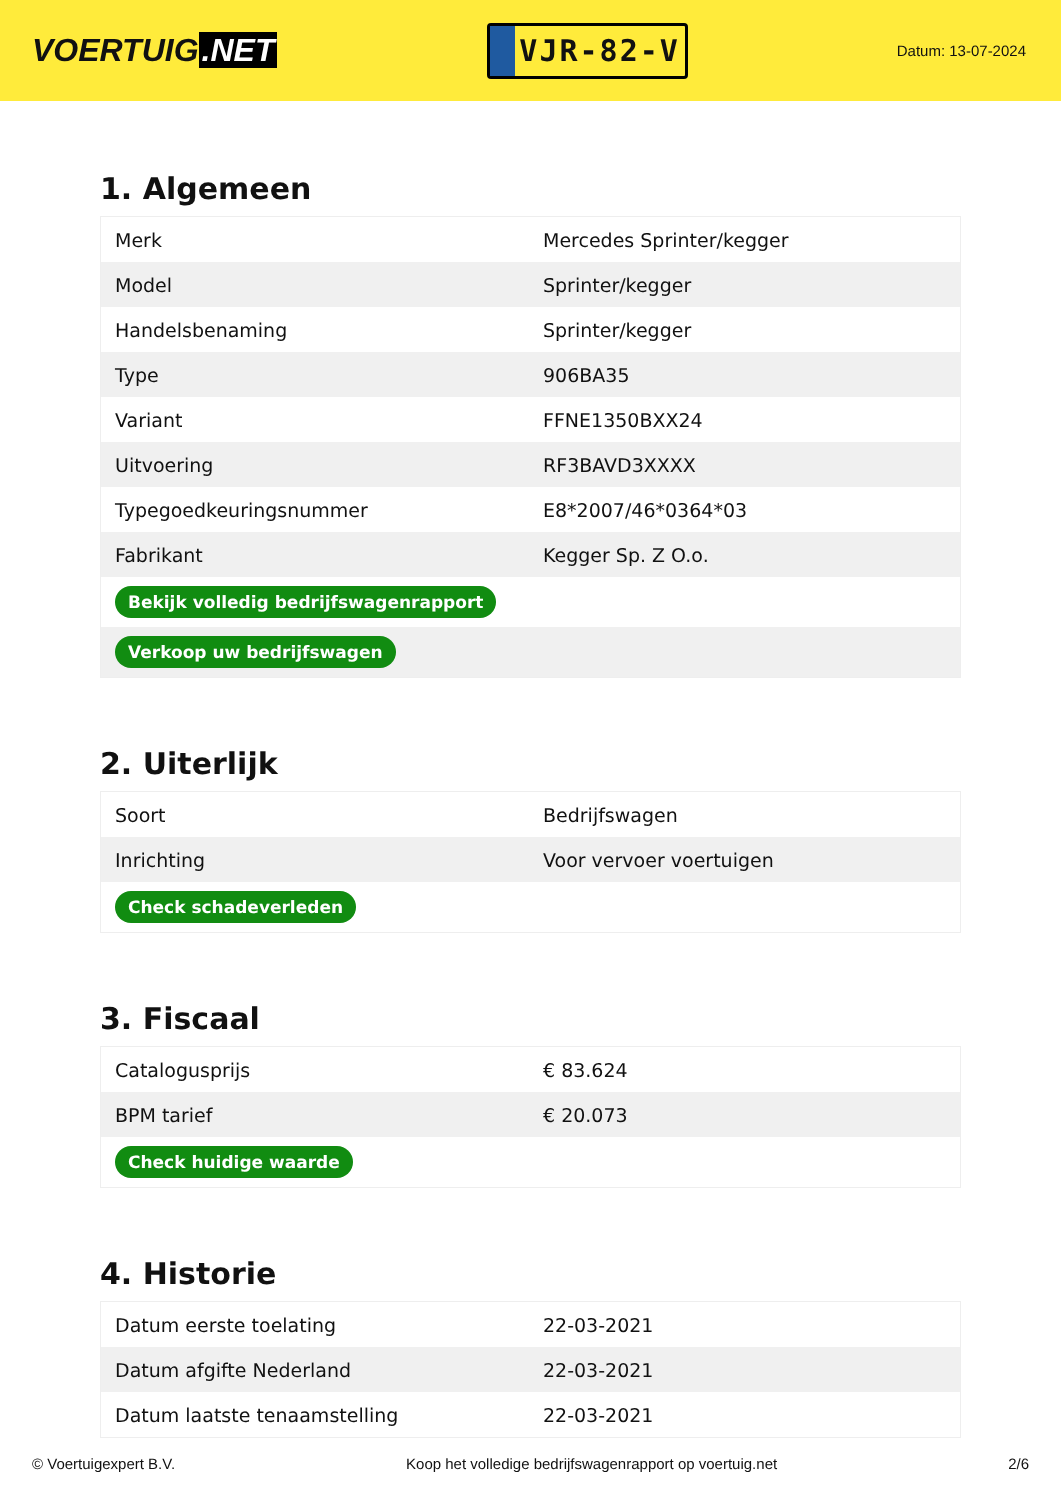VOERTUIG.NET
VJR-82-V
Datum: 13-07-2024
1. Algemeen
| Merk | Mercedes Sprinter/kegger |
| Model | Sprinter/kegger |
| Handelsbenaming | Sprinter/kegger |
| Type | 906BA35 |
| Variant | FFNE1350BXX24 |
| Uitvoering | RF3BAVD3XXXX |
| Typegoedkeuringsnummer | E8*2007/46*0364*03 |
| Fabrikant | Kegger Sp. Z O.o. |
| Bekijk volledig bedrijfswagenrapport | |
| Verkoop uw bedrijfswagen | |
2. Uiterlijk
| Soort | Bedrijfswagen |
| Inrichting | Voor vervoer voertuigen |
| Check schadeverleden | |
3. Fiscaal
| Catalogusprijs | € 83.624 |
| BPM tarief | € 20.073 |
| Check huidige waarde | |
4. Historie
| Datum eerste toelating | 22-03-2021 |
| Datum afgifte Nederland | 22-03-2021 |
| Datum laatste tenaamstelling | 22-03-2021 |
© Voertuigexpert B.V. Koop het volledige bedrijfswagenrapport op voertuig.net 2/6